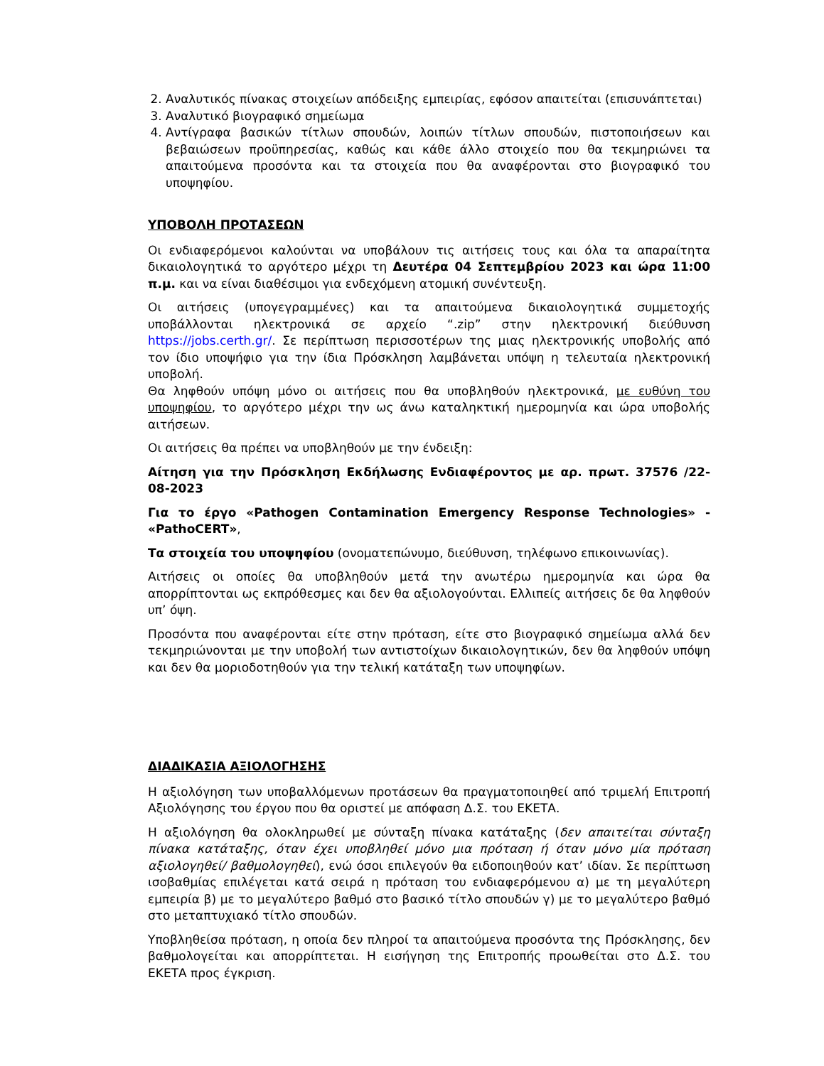2. Αναλυτικός πίνακας στοιχείων απόδειξης εμπειρίας, εφόσον απαιτείται (επισυνάπτεται)
3. Αναλυτικό βιογραφικό σημείωμα
4. Αντίγραφα βασικών τίτλων σπουδών, λοιπών τίτλων σπουδών, πιστοποιήσεων και βεβαιώσεων προϋπηρεσίας, καθώς και κάθε άλλο στοιχείο που θα τεκμηριώνει τα απαιτούμενα προσόντα και τα στοιχεία που θα αναφέρονται στο βιογραφικό του υποψηφίου.
ΥΠΟΒΟΛΗ ΠΡΟΤΑΣΕΩΝ
Οι ενδιαφερόμενοι καλούνται να υποβάλουν τις αιτήσεις τους και όλα τα απαραίτητα δικαιολογητικά το αργότερο μέχρι τη Δευτέρα 04 Σεπτεμβρίου 2023 και ώρα 11:00 π.μ. και να είναι διαθέσιμοι για ενδεχόμενη ατομική συνέντευξη.
Οι αιτήσεις (υπογεγραμμένες) και τα απαιτούμενα δικαιολογητικά συμμετοχής υποβάλλονται ηλεκτρονικά σε αρχείο “.zip” στην ηλεκτρονική διεύθυνση https://jobs.certh.gr/. Σε περίπτωση περισσοτέρων της μιας ηλεκτρονικής υποβολής από τον ίδιο υποψήφιο για την ίδια Πρόσκληση λαμβάνεται υπόψη η τελευταία ηλεκτρονική υποβολή.
Θα ληφθούν υπόψη μόνο οι αιτήσεις που θα υποβληθούν ηλεκτρονικά, με ευθύνη του υποψηφίου, το αργότερο μέχρι την ως άνω καταληκτική ημερομηνία και ώρα υποβολής αιτήσεων.
Οι αιτήσεις θα πρέπει να υποβληθούν με την ένδειξη:
Αίτηση για την Πρόσκληση Εκδήλωσης Ενδιαφέροντος με αρ. πρωτ. 37576 /22-08-2023
Για το έργο «Pathogen Contamination Emergency Response Technologies» - «PathoCERT»,
Τα στοιχεία του υποψηφίου (ονοματεπώνυμο, διεύθυνση, τηλέφωνο επικοινωνίας).
Αιτήσεις οι οποίες θα υποβληθούν μετά την ανωτέρω ημερομηνία και ώρα θα απορρίπτονται ως εκπρόθεσμες και δεν θα αξιολογούνται. Ελλιπείς αιτήσεις δε θα ληφθούν υπ’ όψη.
Προσόντα που αναφέρονται είτε στην πρόταση, είτε στο βιογραφικό σημείωμα αλλά δεν τεκμηριώνονται με την υποβολή των αντιστοίχων δικαιολογητικών, δεν θα ληφθούν υπόψη και δεν θα μοριοδοτηθούν για την τελική κατάταξη των υποψηφίων.
ΔΙΑΔΙΚΑΣΙΑ ΑΞΙΟΛΟΓΗΣΗΣ
Η αξιολόγηση των υποβαλλόμενων προτάσεων θα πραγματοποιηθεί από τριμελή Επιτροπή Αξιολόγησης του έργου που θα οριστεί με απόφαση Δ.Σ. του ΕΚΕΤΑ.
Η αξιολόγηση θα ολοκληρωθεί με σύνταξη πίνακα κατάταξης (δεν απαιτείται σύνταξη πίνακα κατάταξης, όταν έχει υποβληθεί μόνο μια πρόταση ή όταν μόνο μία πρόταση αξιολογηθεί/ βαθμολογηθεί), ενώ όσοι επιλεγούν θα ειδοποιηθούν κατ’ ιδίαν. Σε περίπτωση ισοβαθμίας επιλέγεται κατά σειρά η πρόταση του ενδιαφερόμενου α) με τη μεγαλύτερη εμπειρία β) με το μεγαλύτερο βαθμό στο βασικό τίτλο σπουδών γ) με το μεγαλύτερο βαθμό στο μεταπτυχιακό τίτλο σπουδών.
Υποβληθείσα πρόταση, η οποία δεν πληροί τα απαιτούμενα προσόντα της Πρόσκλησης, δεν βαθμολογείται και απορρίπτεται. Η εισήγηση της Επιτροπής προωθείται στο Δ.Σ. του ΕΚΕΤΑ προς έγκριση.